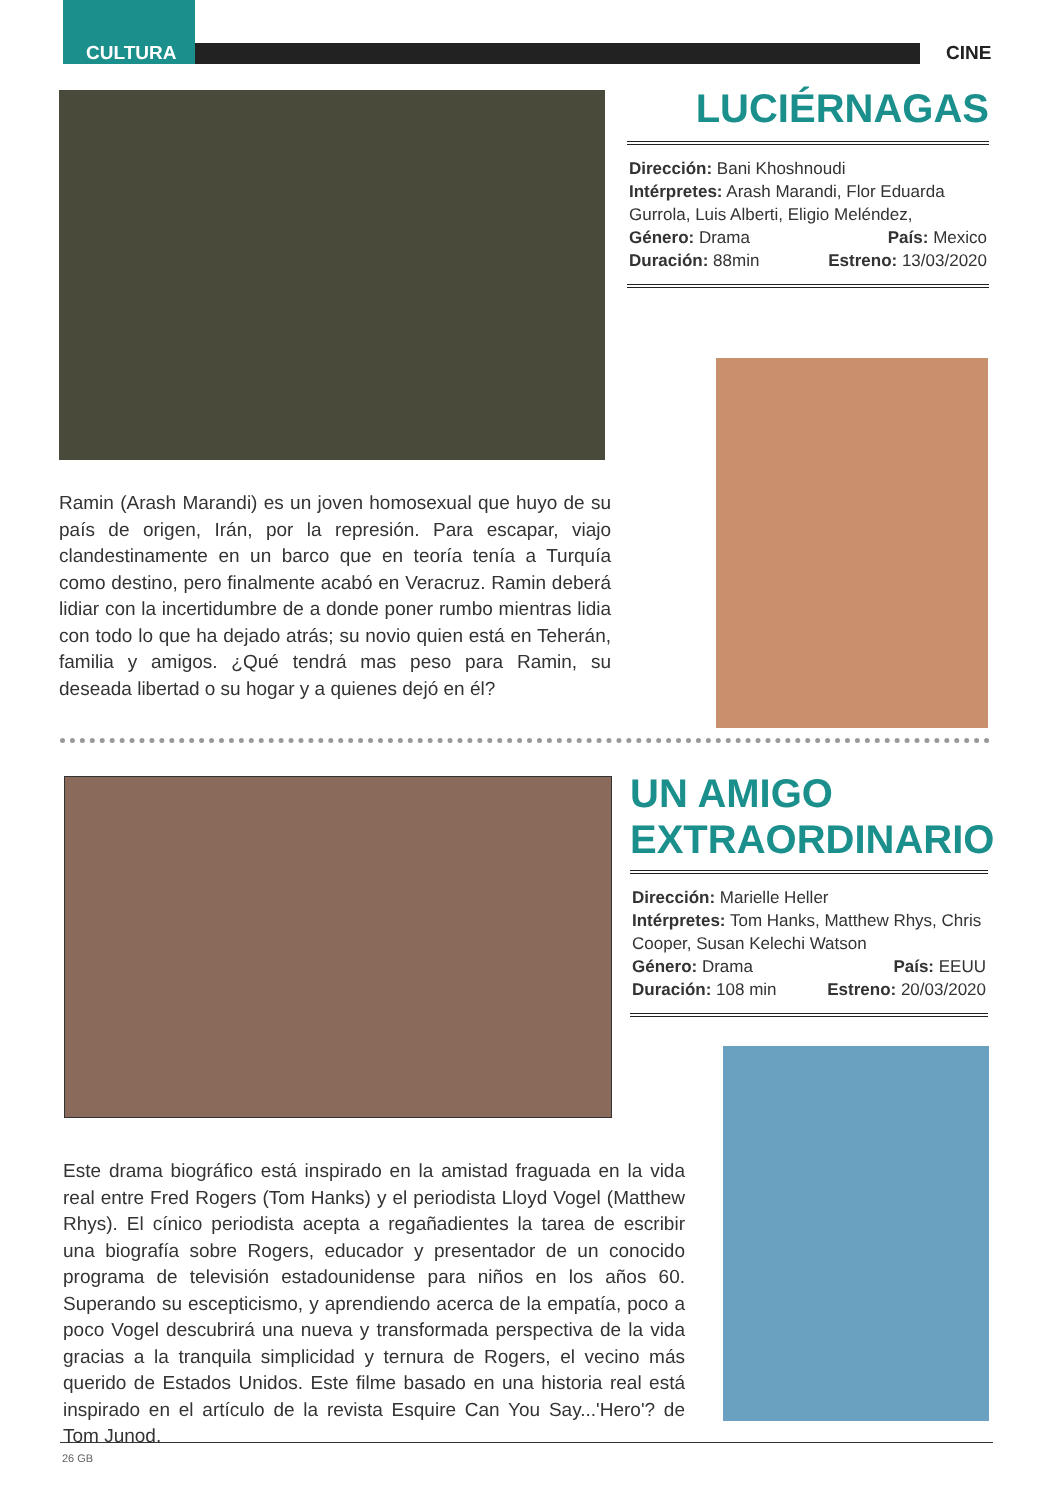CULTURA CINE
LUCIÉRNAGAS
Dirección: Bani Khoshnoudi
Intérpretes: Arash Marandi, Flor Eduarda Gurrola, Luis Alberti, Eligio Meléndez,
Género: Drama País: Mexico
Duración: 88min Estreno: 13/03/2020
Ramin (Arash Marandi) es un joven homosexual que huyo de su país de origen, Irán, por la represión. Para escapar, viajo clandestinamente en un barco que en teoría tenía a Turquía como destino, pero finalmente acabó en Veracruz. Ramin deberá lidiar con la incertidumbre de a donde poner rumbo mientras lidia con todo lo que ha dejado atrás; su novio quien está en Teherán, familia y amigos. ¿Qué tendrá mas peso para Ramin, su deseada libertad o su hogar y a quienes dejó en él?
UN AMIGO
EXTRAORDINARIO
Dirección: Marielle Heller
Intérpretes: Tom Hanks, Matthew Rhys, Chris Cooper, Susan Kelechi Watson
Género: Drama País: EEUU
Duración: 108 min Estreno: 20/03/2020
Este drama biográfico está inspirado en la amistad fraguada en la vida real entre Fred Rogers (Tom Hanks) y el periodista Lloyd Vogel (Matthew Rhys). El cínico periodista acepta a regañadientes la tarea de escribir una biografía sobre Rogers, educador y presentador de un conocido programa de televisión estadounidense para niños en los años 60. Superando su escepticismo, y aprendiendo acerca de la empatía, poco a poco Vogel descubrirá una nueva y transformada perspectiva de la vida gracias a la tranquila simplicidad y ternura de Rogers, el vecino más querido de Estados Unidos. Este filme basado en una historia real está inspirado en el artículo de la revista Esquire Can You Say...'Hero'? de Tom Junod.
26 GB